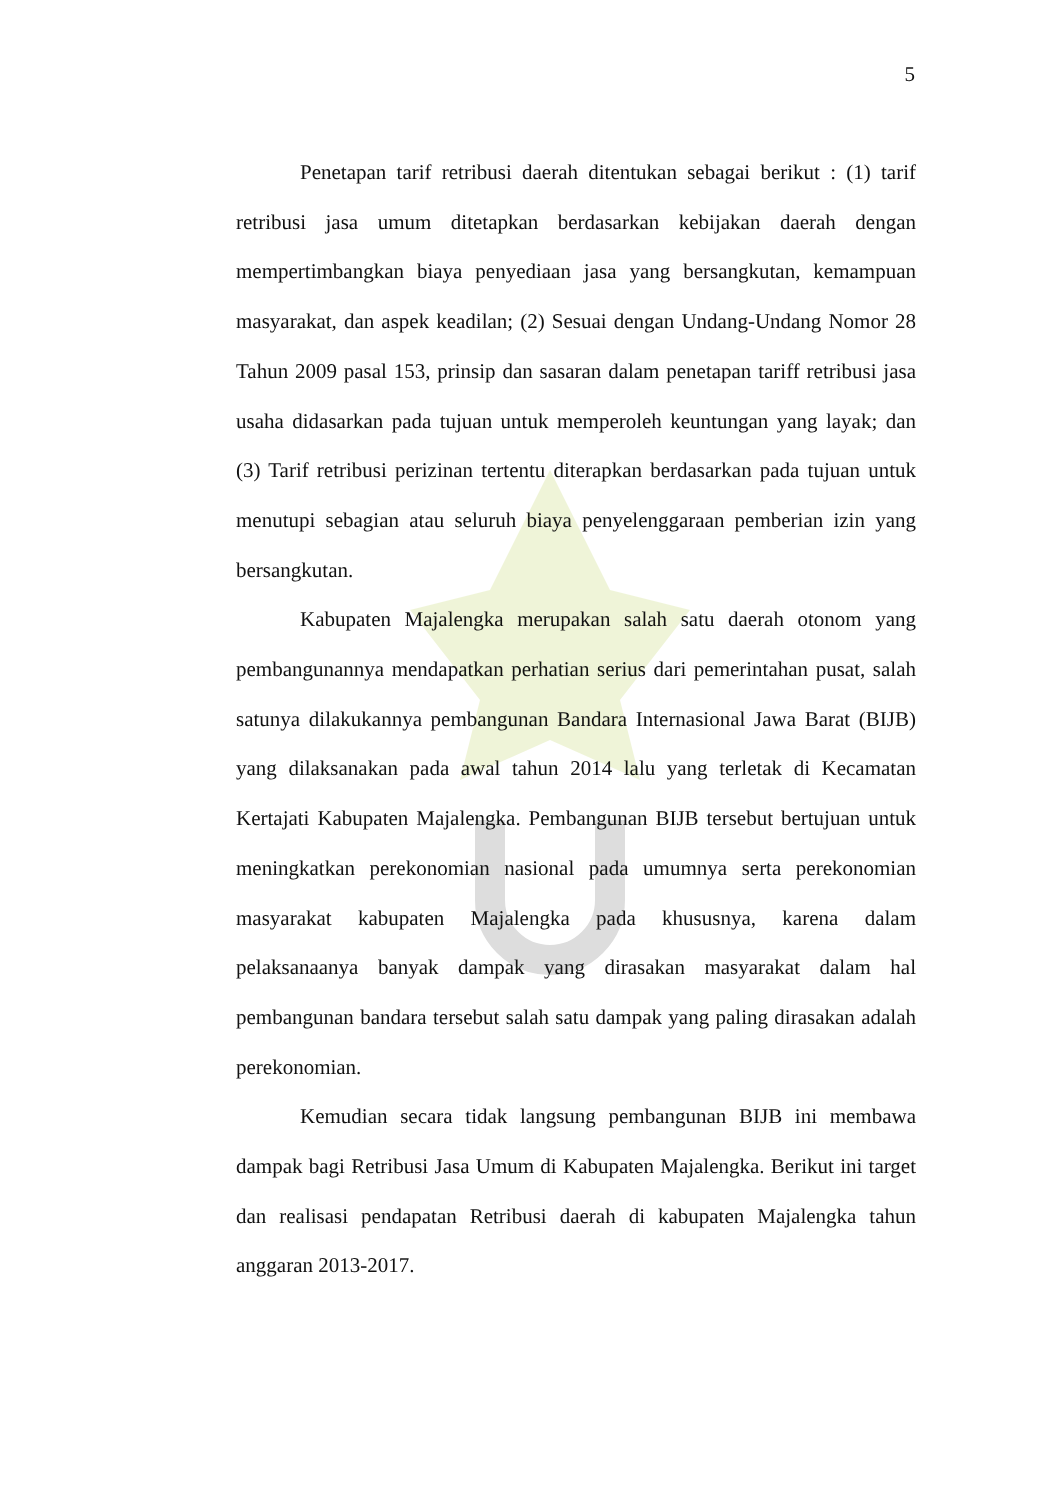5
Penetapan tarif retribusi daerah ditentukan sebagai berikut : (1) tarif retribusi jasa umum ditetapkan berdasarkan kebijakan daerah dengan mempertimbangkan biaya penyediaan jasa yang bersangkutan, kemampuan masyarakat, dan aspek keadilan; (2) Sesuai dengan Undang-Undang Nomor 28 Tahun 2009 pasal 153, prinsip dan sasaran dalam penetapan tariff retribusi jasa usaha didasarkan pada tujuan untuk memperoleh keuntungan yang layak; dan (3) Tarif retribusi perizinan tertentu diterapkan berdasarkan pada tujuan untuk menutupi sebagian atau seluruh biaya penyelenggaraan pemberian izin yang bersangkutan.
Kabupaten Majalengka merupakan salah satu daerah otonom yang pembangunannya mendapatkan perhatian serius dari pemerintahan pusat, salah satunya dilakukannya pembangunan Bandara Internasional Jawa Barat (BIJB) yang dilaksanakan pada awal tahun 2014 lalu yang terletak di Kecamatan Kertajati Kabupaten Majalengka. Pembangunan BIJB tersebut bertujuan untuk meningkatkan perekonomian nasional pada umumnya serta perekonomian masyarakat kabupaten Majalengka pada khususnya, karena dalam pelaksanaanya banyak dampak yang dirasakan masyarakat dalam hal pembangunan bandara tersebut salah satu dampak yang paling dirasakan adalah perekonomian.
Kemudian secara tidak langsung pembangunan BIJB ini membawa dampak bagi Retribusi Jasa Umum di Kabupaten Majalengka. Berikut ini target dan realisasi pendapatan Retribusi daerah di kabupaten Majalengka tahun anggaran 2013-2017.